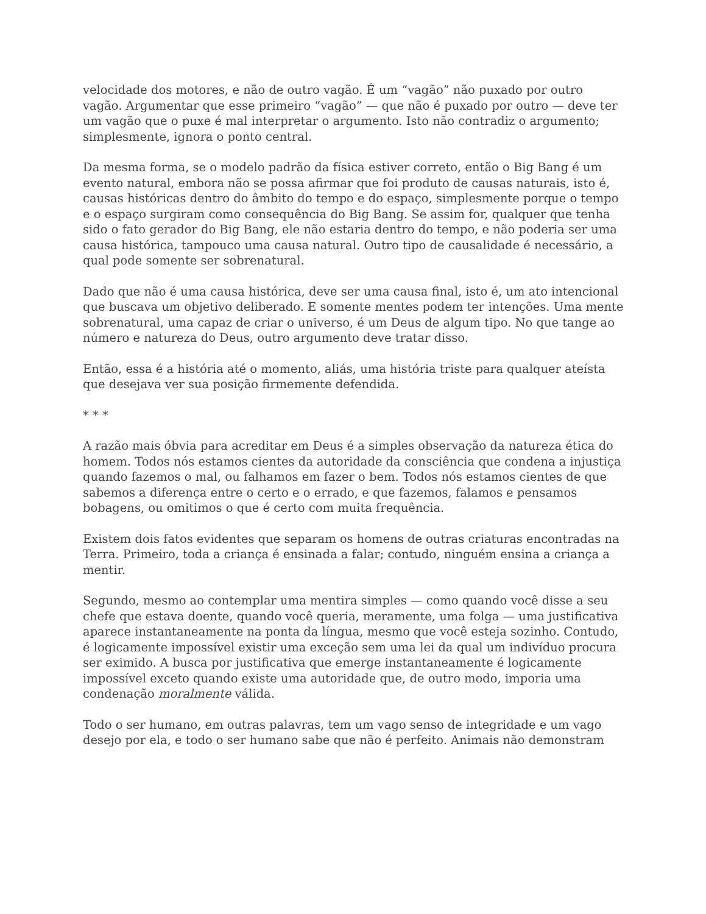velocidade dos motores, e não de outro vagão. É um “vagão” não puxado por outro vagão. Argumentar que esse primeiro “vagão” — que não é puxado por outro — deve ter um vagão que o puxe é mal interpretar o argumento. Isto não contradiz o argumento; simplesmente, ignora o ponto central.
Da mesma forma, se o modelo padrão da física estiver correto, então o Big Bang é um evento natural, embora não se possa afirmar que foi produto de causas naturais, isto é, causas históricas dentro do âmbito do tempo e do espaço, simplesmente porque o tempo e o espaço surgiram como consequência do Big Bang. Se assim for, qualquer que tenha sido o fato gerador do Big Bang, ele não estaria dentro do tempo, e não poderia ser uma causa histórica, tampouco uma causa natural. Outro tipo de causalidade é necessário, a qual pode somente ser sobrenatural.
Dado que não é uma causa histórica, deve ser uma causa final, isto é, um ato intencional que buscava um objetivo deliberado. E somente mentes podem ter intenções. Uma mente sobrenatural, uma capaz de criar o universo, é um Deus de algum tipo. No que tange ao número e natureza do Deus, outro argumento deve tratar disso.
Então, essa é a história até o momento, aliás, uma história triste para qualquer ateísta que desejava ver sua posição firmemente defendida.
* * *
A razão mais óbvia para acreditar em Deus é a simples observação da natureza ética do homem. Todos nós estamos cientes da autoridade da consciência que condena a injustiça quando fazemos o mal, ou falhamos em fazer o bem. Todos nós estamos cientes de que sabemos a diferença entre o certo e o errado, e que fazemos, falamos e pensamos bobagens, ou omitimos o que é certo com muita frequência.
Existem dois fatos evidentes que separam os homens de outras criaturas encontradas na Terra. Primeiro, toda a criança é ensinada a falar; contudo, ninguém ensina a criança a mentir.
Segundo, mesmo ao contemplar uma mentira simples — como quando você disse a seu chefe que estava doente, quando você queria, meramente, uma folga — uma justificativa aparece instantaneamente na ponta da língua, mesmo que você esteja sozinho. Contudo, é logicamente impossível existir uma exceção sem uma lei da qual um indivíduo procura ser eximido. A busca por justificativa que emerge instantaneamente é logicamente impossível exceto quando existe uma autoridade que, de outro modo, imporia uma condenação moralmente válida.
Todo o ser humano, em outras palavras, tem um vago senso de integridade e um vago desejo por ela, e todo o ser humano sabe que não é perfeito. Animais não demonstram